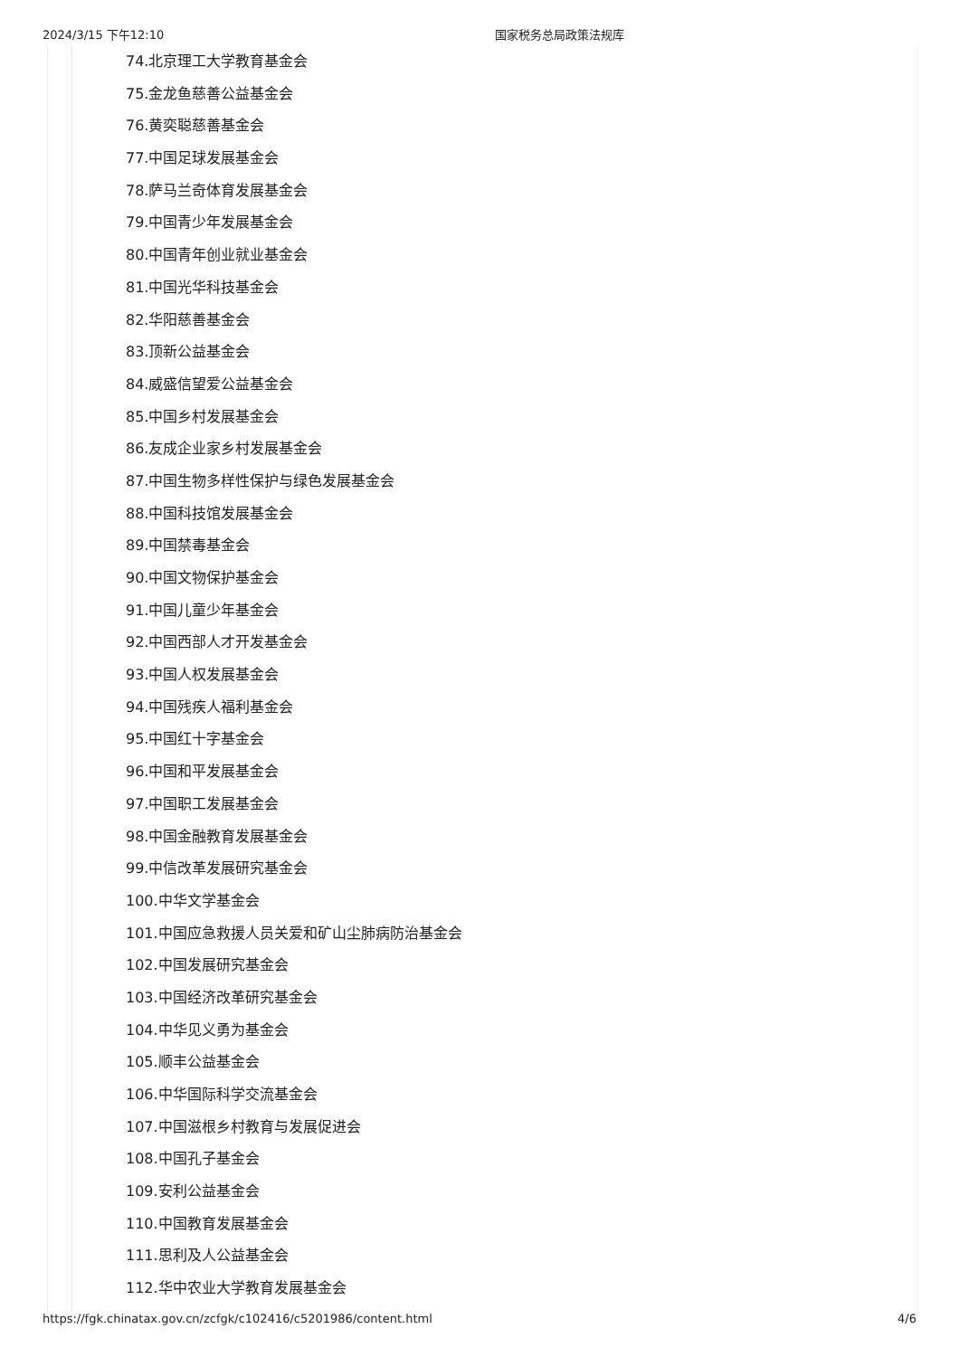2024/3/15 下午12:10 国家税务总局政策法规库
74.北京理工大学教育基金会
75.金龙鱼慈善公益基金会
76.黄奕聪慈善基金会
77.中国足球发展基金会
78.萨马兰奇体育发展基金会
79.中国青少年发展基金会
80.中国青年创业就业基金会
81.中国光华科技基金会
82.华阳慈善基金会
83.顶新公益基金会
84.威盛信望爱公益基金会
85.中国乡村发展基金会
86.友成企业家乡村发展基金会
87.中国生物多样性保护与绿色发展基金会
88.中国科技馆发展基金会
89.中国禁毒基金会
90.中国文物保护基金会
91.中国儿童少年基金会
92.中国西部人才开发基金会
93.中国人权发展基金会
94.中国残疾人福利基金会
95.中国红十字基金会
96.中国和平发展基金会
97.中国职工发展基金会
98.中国金融教育发展基金会
99.中信改革发展研究基金会
100.中华文学基金会
101.中国应急救援人员关爱和矿山尘肺病防治基金会
102.中国发展研究基金会
103.中国经济改革研究基金会
104.中华见义勇为基金会
105.顺丰公益基金会
106.中华国际科学交流基金会
107.中国滋根乡村教育与发展促进会
108.中国孔子基金会
109.安利公益基金会
110.中国教育发展基金会
111.思利及人公益基金会
112.华中农业大学教育发展基金会
https://fgk.chinatax.gov.cn/zcfgk/c102416/c5201986/content.html 4/6